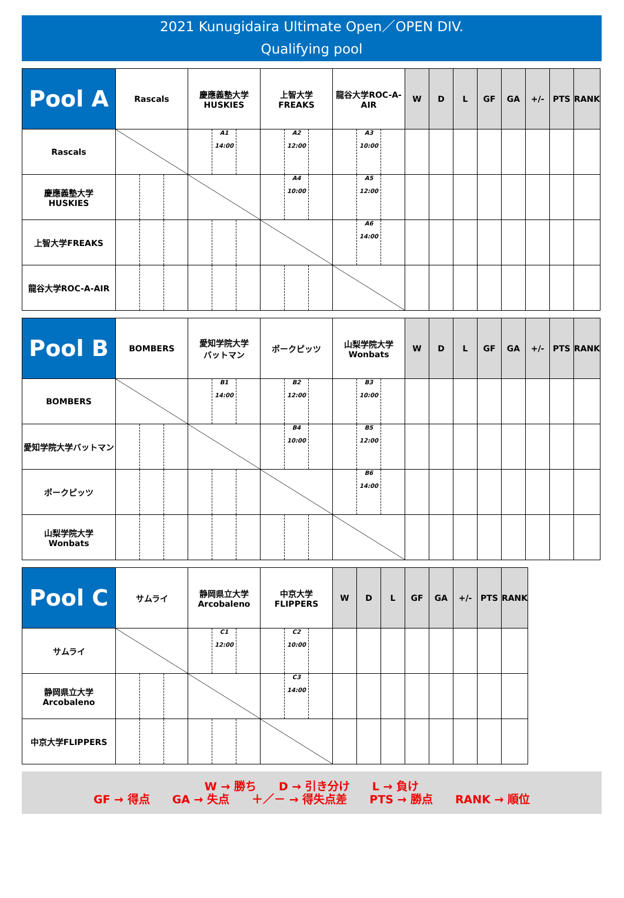2021 Kunugidaira Ultimate Open／OPEN DIV.
Qualifying pool
| Pool A | Rascals | 慶應義塾大学 HUSKIES | 上智大学 FREAKS | 龍谷大学ROC-A-AIR | W | D | L | GF | GA | +/- | PTS | RANK |
| --- | --- | --- | --- | --- | --- | --- | --- | --- | --- | --- | --- | --- |
| Rascals | | A1 14:00 | A2 12:00 | A3 10:00 | | | | | | | | |
| 慶應義塾大学 HUSKIES | | | A4 10:00 | A5 12:00 | | | | | | | | |
| 上智大学FREAKS | | | | A6 14:00 | | | | | | | | |
| 龍谷大学ROC-A-AIR | | | | | | | | | | | | |
| Pool B | BOMBERS | 愛知学院大学 バットマン | ポークピッツ | 山梨学院大学 Wonbats | W | D | L | GF | GA | +/- | PTS | RANK |
| --- | --- | --- | --- | --- | --- | --- | --- | --- | --- | --- | --- | --- |
| BOMBERS | | B1 14:00 | B2 12:00 | B3 10:00 | | | | | | | | |
| 愛知学院大学バットマン | | | B4 10:00 | B5 12:00 | | | | | | | | |
| ポークピッツ | | | | B6 14:00 | | | | | | | | |
| 山梨学院大学 Wonbats | | | | | | | | | | | | |
| Pool C | サムライ | 静岡県立大学 Arcobaleno | 中京大学 FLIPPERS | W | D | L | GF | GA | +/- | PTS | RANK |
| --- | --- | --- | --- | --- | --- | --- | --- | --- | --- | --- | --- |
| サムライ | | C1 12:00 | C2 10:00 | | | | | | | | |
| 静岡県立大学 Arcobaleno | | | C3 14:00 | | | | | | | | |
| 中京大学FLIPPERS | | | | | | | | | | | |
W → 勝ち　　D → 引き分け　　L → 負け
GF → 得点　　GA → 失点　　＋／－ → 得失点差　　PTS → 勝点　　RANK → 順位